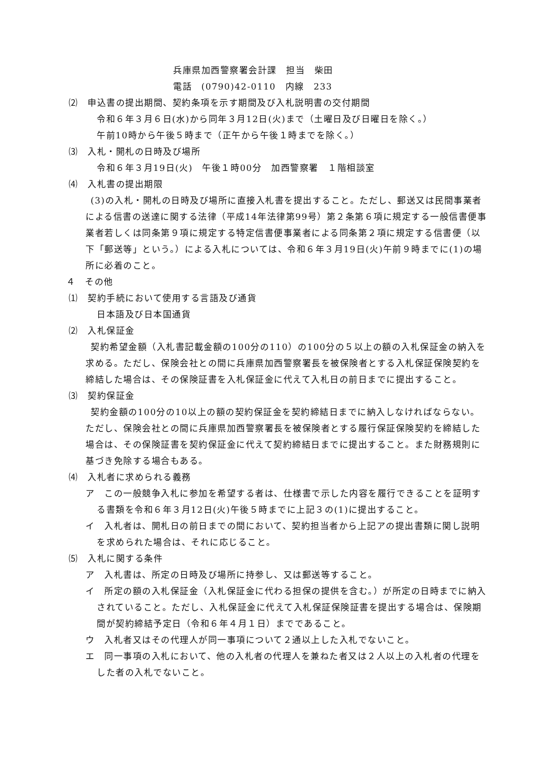兵庫県加西警察署会計課　担当　柴田
電話　(0790)42-0110　内線　233
⑵　申込書の提出期間、契約条項を示す期間及び入札説明書の交付期間
令和６年３月６日(水)から同年３月12日(火)まで（土曜日及び日曜日を除く。）
午前10時から午後５時まで（正午から午後１時までを除く。）
⑶　入札・開札の日時及び場所
令和６年３月19日(火)　午後１時00分　加西警察署　１階相談室
⑷　入札書の提出期限
(3)の入札・開札の日時及び場所に直接入札書を提出すること。ただし、郵送又は民間事業者による信書の送達に関する法律（平成14年法律第99号）第２条第６項に規定する一般信書便事業者若しくは同条第９項に規定する特定信書便事業者による同条第２項に規定する信書便（以下「郵送等」という。）による入札については、令和６年３月19日(火)午前９時までに(1)の場所に必着のこと。
４　その他
⑴　契約手続において使用する言語及び通貨
日本語及び日本国通貨
⑵　入札保証金
契約希望金額（入札書記載金額の100分の110）の100分の５以上の額の入札保証金の納入を求める。ただし、保険会社との間に兵庫県加西警察署長を被保険者とする入札保証保険契約を締結した場合は、その保険証書を入札保証金に代えて入札日の前日までに提出すること。
⑶　契約保証金
契約金額の100分の10以上の額の契約保証金を契約締結日までに納入しなければならない。ただし、保険会社との間に兵庫県加西警察署長を被保険者とする履行保証保険契約を締結した場合は、その保険証書を契約保証金に代えて契約締結日までに提出すること。また財務規則に基づき免除する場合もある。
⑷　入札者に求められる義務
ア　この一般競争入札に参加を希望する者は、仕様書で示した内容を履行できることを証明する書類を令和６年３月12日(火)午後５時までに上記３の(1)に提出すること。
イ　入札者は、開札日の前日までの間において、契約担当者から上記アの提出書類に関し説明を求められた場合は、それに応じること。
⑸　入札に関する条件
ア　入札書は、所定の日時及び場所に持参し、又は郵送等すること。
イ　所定の額の入札保証金（入札保証金に代わる担保の提供を含む。）が所定の日時までに納入されていること。ただし、入札保証金に代えて入札保証保険証書を提出する場合は、保険期間が契約締結予定日（令和６年４月１日）までであること。
ウ　入札者又はその代理人が同一事項について２通以上した入札でないこと。
エ　同一事項の入札において、他の入札者の代理人を兼ねた者又は２人以上の入札者の代理をした者の入札でないこと。